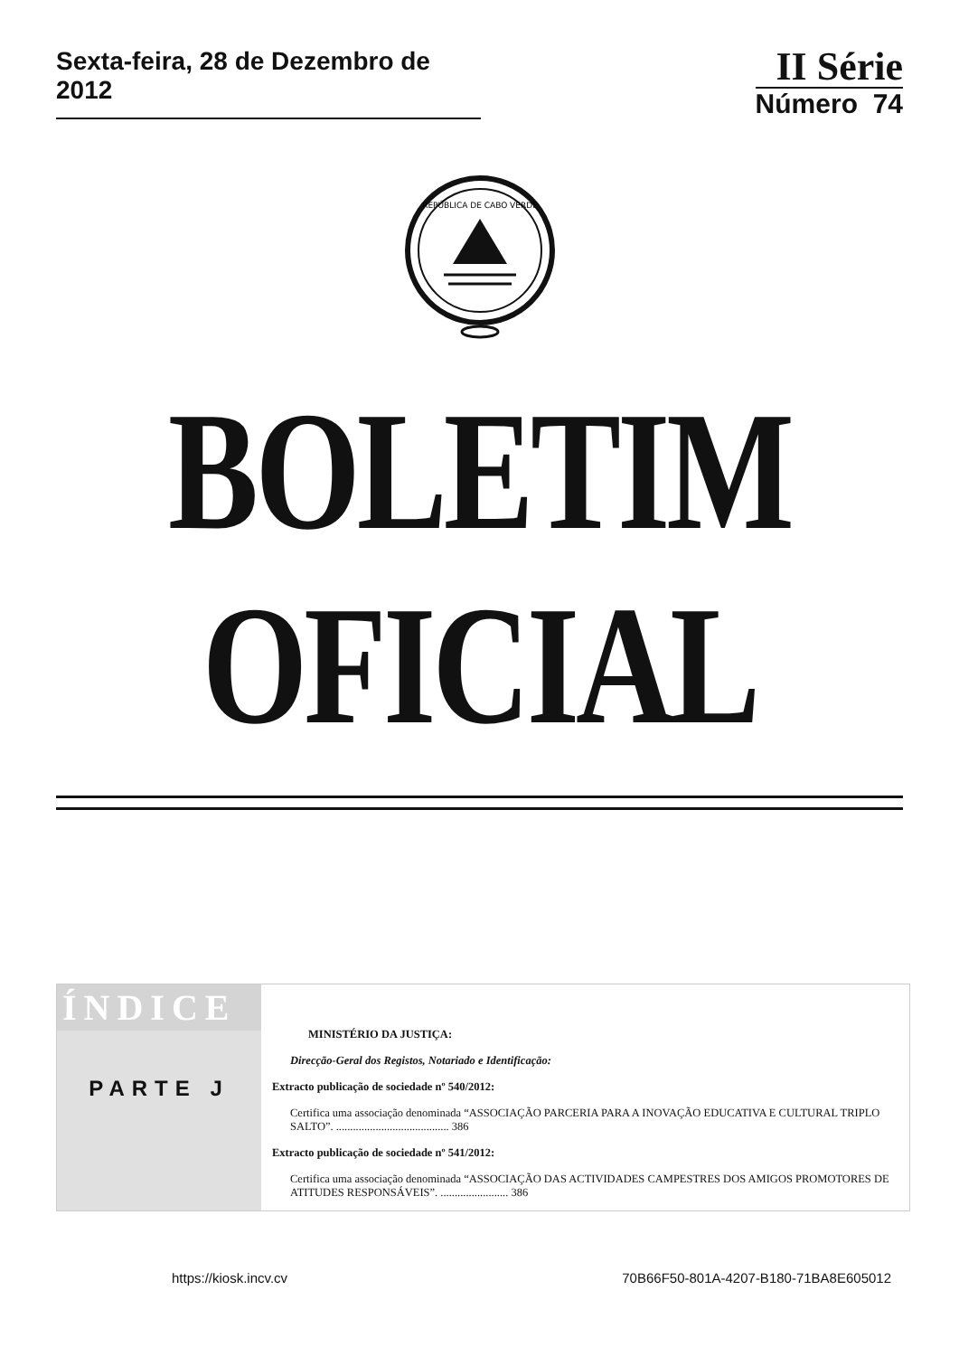Sexta-feira, 28 de Dezembro de 2012
II Série
Número 74
REPÚBLICA DE CABO VERDE
BOLETIM OFICIAL
ÍNDICE
PARTE J
MINISTÉRIO DA JUSTIÇA:
Direcção-Geral dos Registos, Notariado e Identificação:
Extracto publicação de sociedade nº 540/2012:
Certifica uma associação denominada “ASSOCIAÇÃO PARCERIA PARA A INOVAÇÃO EDUCATIVA E CULTURAL TRIPLO SALTO”. ........................................ 386
Extracto publicação de sociedade nº 541/2012:
Certifica uma associação denominada “ASSOCIAÇÃO DAS ACTIVIDADES CAMPESTRES DOS AMIGOS PROMOTORES DE ATITUDES RESPONSÁVEIS”. ........................ 386
https://kiosk.incv.cv 70B66F50-801A-4207-B180-71BA8E605012